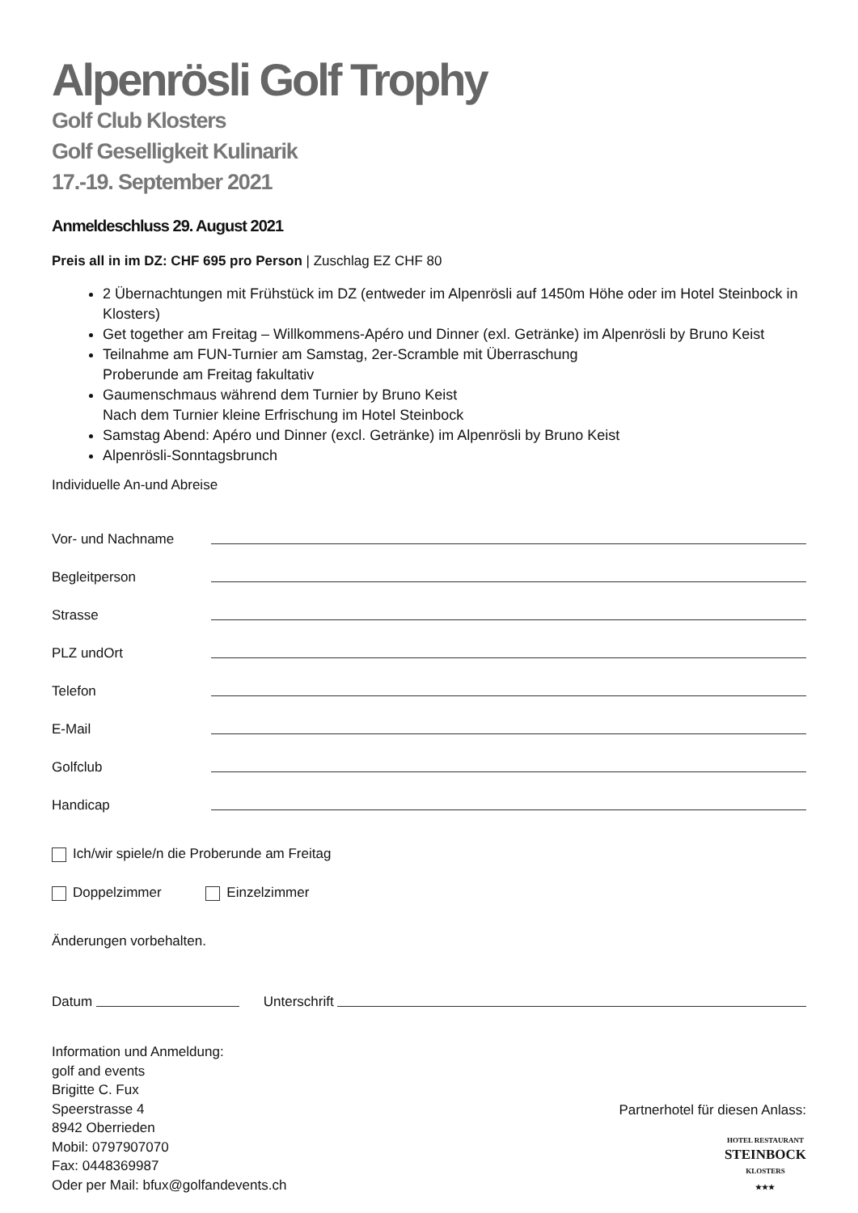Alpenrösli Golf Trophy
Golf Club Klosters
Golf Geselligkeit Kulinarik
17.-19. September 2021
Anmeldeschluss 29. August 2021
Preis all in im DZ: CHF 695 pro Person | Zuschlag EZ CHF 80
2 Übernachtungen mit Frühstück im DZ (entweder im Alpenrösli auf 1450m Höhe oder im Hotel Steinbock in Klosters)
Get together am Freitag – Willkommens-Apéro und Dinner (exl. Getränke) im Alpenrösli by Bruno Keist
Teilnahme am FUN-Turnier am Samstag, 2er-Scramble mit Überraschung
Proberunde am Freitag fakultativ
Gaumenschmaus während dem Turnier by Bruno Keist
Nach dem Turnier kleine Erfrischung im Hotel Steinbock
Samstag Abend: Apéro und Dinner (excl. Getränke) im Alpenrösli by Bruno Keist
Alpenrösli-Sonntagsbrunch
Individuelle An-und Abreise
Vor- und Nachname
Begleitperson
Strasse
PLZ undOrt
Telefon
E-Mail
Golfclub
Handicap
Ich/wir spiele/n die Proberunde am Freitag
Doppelzimmer Einzelzimmer
Änderungen vorbehalten.
Datum Unterschrift
Information und Anmeldung:
golf and events
Brigitte C. Fux
Speerstrasse 4
8942 Oberrieden
Mobil: 0797907070
Fax: 0448369987
Oder per Mail: bfux@golfandevents.ch
Partnerhotel für diesen Anlass:
HOTEL RESTAURANT
STEINBOCK
KLOSTERS
★★★